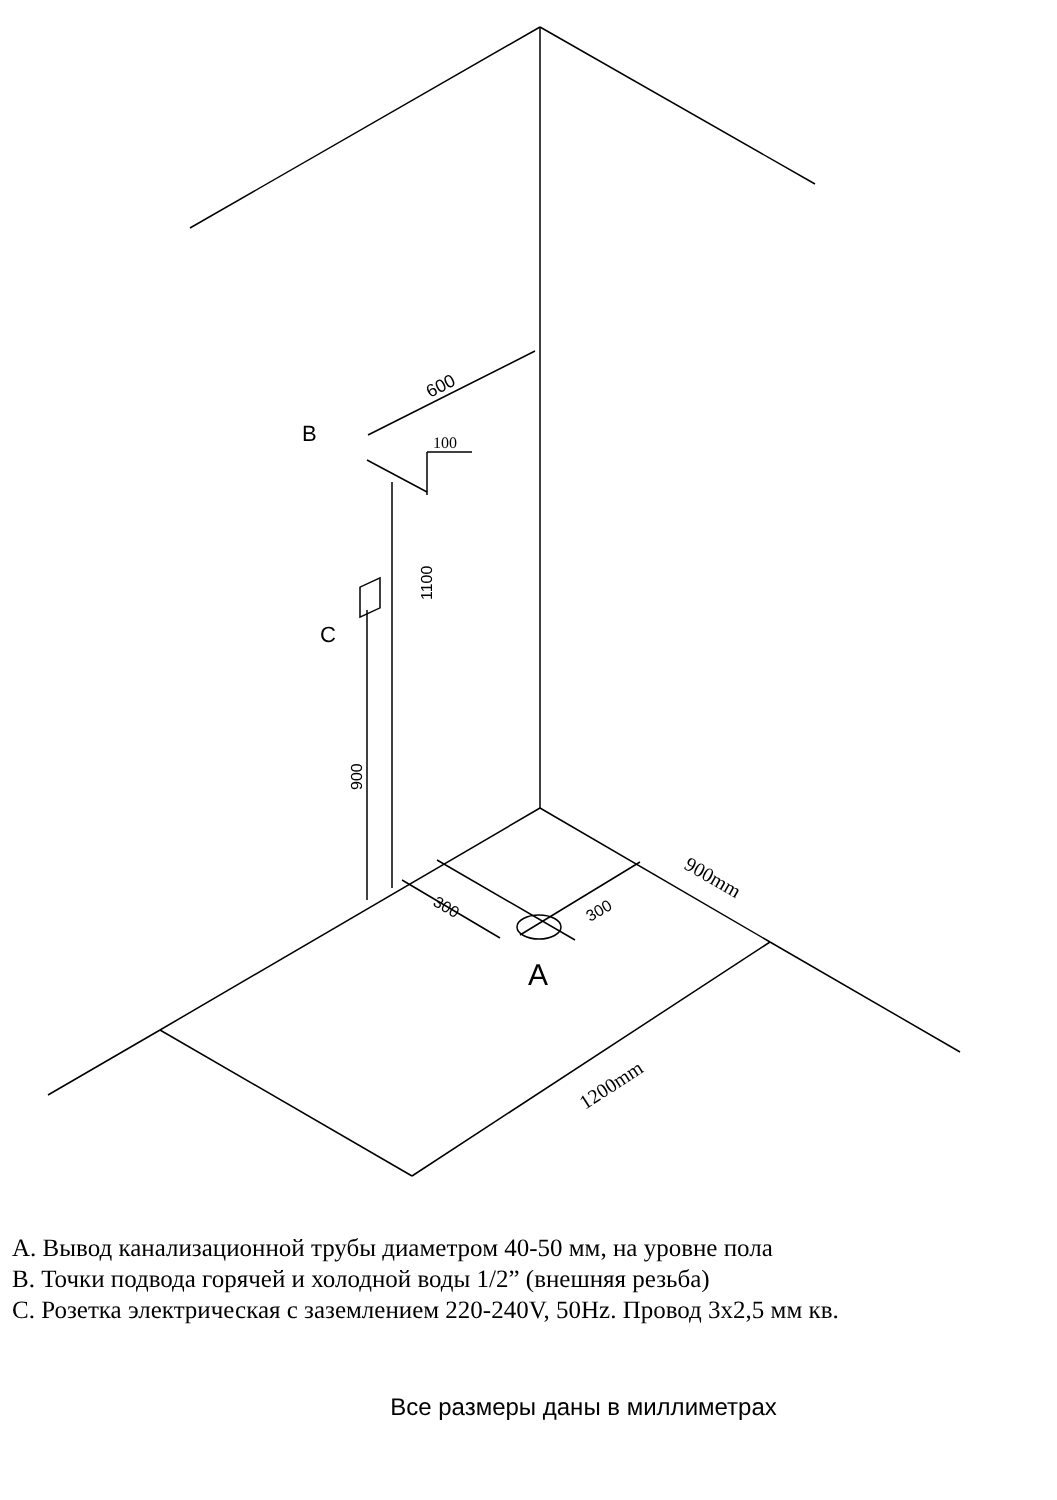B
C
A
600
1100
900
300
300
100
900mm
1200mm
A. Вывод канализационной трубы диаметром 40-50 мм, на уровне пола
B. Точки подвода горячей и холодной воды 1/2” (внешняя резьба)
C. Розетка электрическая с заземлением 220-240V, 50Hz. Провод 3х2,5 мм кв.
Все размеры даны в миллиметрах